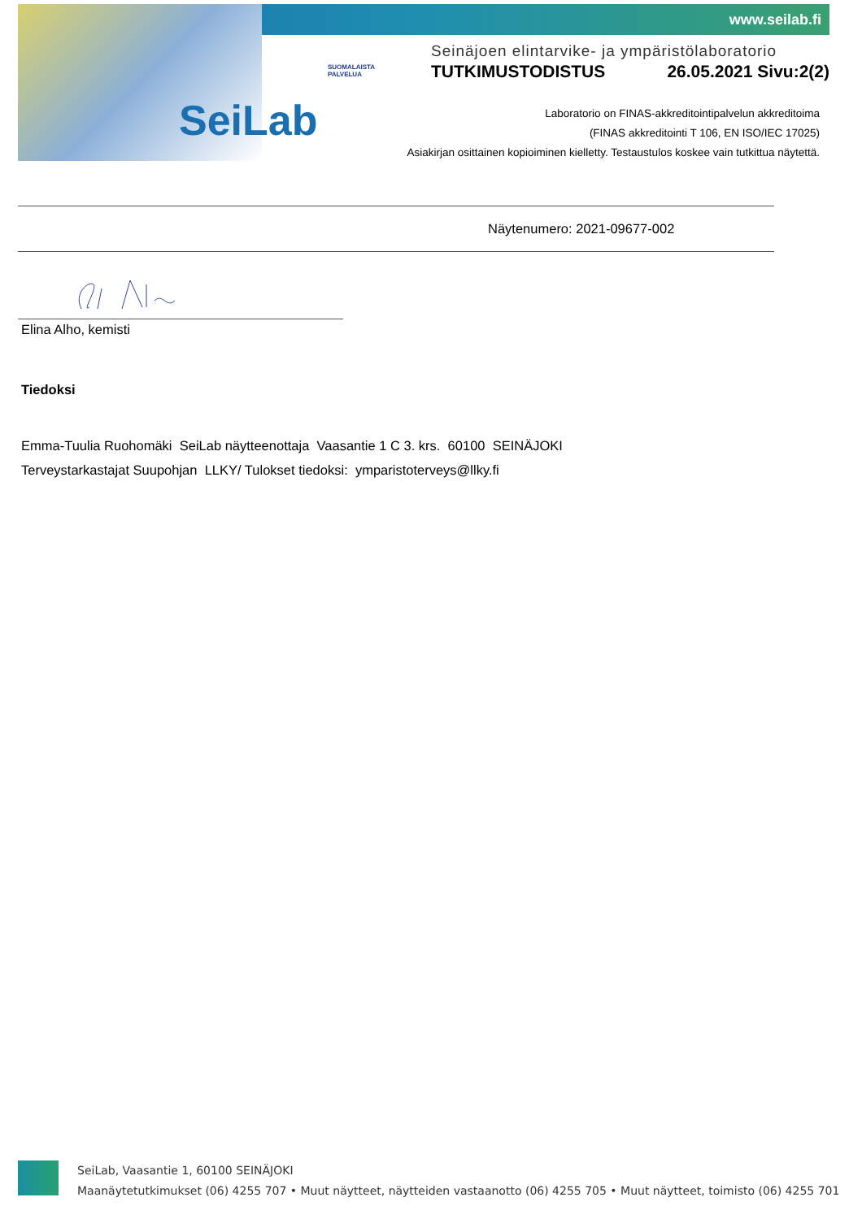www.seilab.fi
SeiLab
SUOMALAISTA
PALVELUA
Seinäjoen elintarvike- ja ympäristölaboratorio
TUTKIMUSTODISTUS 26.05.2021 Sivu:2(2)
Laboratorio on FINAS-akkreditointipalvelun akkreditoima
(FINAS akkreditointi T 106, EN ISO/IEC 17025)
Asiakirjan osittainen kopioiminen kielletty. Testaustulos koskee vain tutkittua näytettä.
Näytenumero: 2021-09677-002
Elina Alho, kemisti
Tiedoksi
Emma-Tuulia Ruohomäki SeiLab näytteenottaja Vaasantie 1 C 3. krs. 60100 SEINÄJOKI
Terveystarkastajat Suupohjan LLKY/ Tulokset tiedoksi: ymparistoterveys@llky.fi
SeiLab, Vaasantie 1, 60100 SEINÄJOKI
Maanäytetutkimukset (06) 4255 707 • Muut näytteet, näytteiden vastaanotto (06) 4255 705 • Muut näytteet, toimisto (06) 4255 701